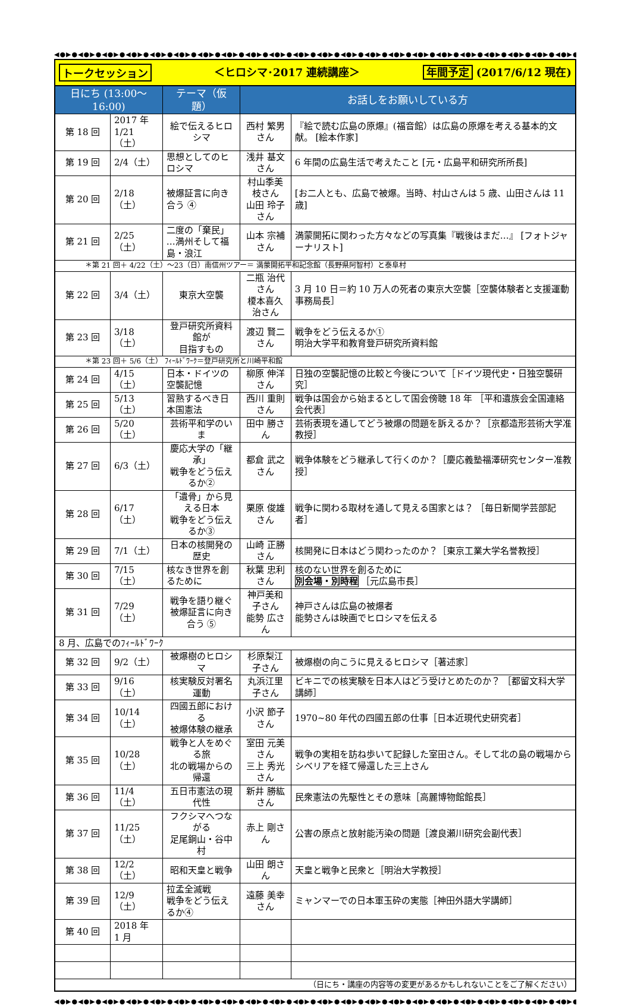◀●▶●◀●▶●◀●▶●◀●▶●◀●▶●◀●▶●◀●▶●◀●▶●◀●▶●◀●▶●◀●▶●◀●▶●◀●▶●◀●▶●◀●▶●◀●▶●◀●▶●◀●▶●◀●▶●◀●▶●◀●▶●◀●▶●◀●▶●
トークセッション ＜ヒロシマ･2017 連続講座＞ 年間予定 (2017/6/12 現在)
| 日にち (13:00～16:00) | | テーマ（仮題） | お話しをお願いしている方 | |
| --- | --- | --- | --- | --- |
| 第 18 回 | 2017 年 1/21（土） | 絵で伝えるヒロシマ | 西村 繁男さん | 『絵で読む広島の原爆』(福音館）は広島の原爆を考える基本的文献。 [絵本作家] |
| 第 19 回 | 2/4（土） | 思想としてのヒロシマ | 浅井 基文さん | 6 年間の広島生活で考えたこと [元・広島平和研究所所長] |
| 第 20 回 | 2/18（土） | 被爆証言に向き合う ④ | 村山季美枝さん 山田 玲子さん | [お二人とも、広島で被爆。当時、村山さんは 5 歳、山田さんは 11 歳] |
| 第 21 回 | 2/25（土） | 二度の「棄民」 …満州そして福島・浪江 | 山本 宗補さん | 満蒙開拓に関わった方々などの写真集『戦後はまだ…』 [フォトジャーナリスト] |
| ＊第 21 回＋ 4/22（土）～23（日）南信州ツアー＝ 満蒙開拓平和記念館（長野県阿智村）と泰阜村 | | | | |
| 第 22 回 | 3/4（土） | 東京大空襲 | 二瓶 治代さん 榎本喜久治さん | 3 月 10 日＝約 10 万人の死者の東京大空襲［空襲体験者と支援運動事務局長］ |
| 第 23 回 | 3/18（土） | 登戸研究所資料館が 目指すもの | 渡辺 賢二さん | 戦争をどう伝えるか① 明治大学平和教育登戸研究所資料館 |
| ＊第 23 回＋ 5/6（土） ﾌｨｰﾙﾄﾞﾜｰｸ＝登戸研究所と川崎平和館 | | | | |
| 第 24 回 | 4/15（土） | 日本・ドイツの空襲記憶 | 柳原 伸洋さん | 日独の空襲記憶の比較と今後について［ドイツ現代史・日独空襲研究］ |
| 第 25 回 | 5/13（土） | 習熟するべき日本国憲法 | 西川 重則さん | 戦争は国会から始まるとして国会傍聴 18 年 ［平和遺族会全国連絡会代表］ |
| 第 26 回 | 5/20（土） | 芸術平和学のいま | 田中 勝さん | 芸術表現を通してどう被爆の問題を訴えるか？［京都造形芸術大学准教授］ |
| 第 27 回 | 6/3（土） | 慶応大学の「継承」 戦争をどう伝えるか② | 都倉 武之さん | 戦争体験をどう継承して行くのか？［慶応義塾福澤研究センター准教授］ |
| 第 28 回 | 6/17（土） | 「遺骨」から見える日本 戦争をどう伝えるか③ | 栗原 俊雄さん | 戦争に関わる取材を通して見える国家とは？ ［毎日新聞学芸部記者］ |
| 第 29 回 | 7/1（土） | 日本の核開発の歴史 | 山崎 正勝さん | 核開発に日本はどう関わったのか？［東京工業大学名誉教授］ |
| 第 30 回 | 7/15（土） | 核なき世界を創るために | 秋葉 忠利さん | 核のない世界を創るために 別会場・別時程 ［元広島市長］ |
| 第 31 回 | 7/29（土） | 戦争を語り継ぐ 被爆証言に向き合う ⑤ | 神戸美和子さん 能勢 広さん | 神戸さんは広島の被爆者 能勢さんは映画でヒロシマを伝える |
| 8 月、広島でのﾌｨｰﾙﾄﾞﾜｰｸ | | | | |
| 第 32 回 | 9/2（土） | 被爆樹のヒロシマ | 杉原梨江子さん | 被爆樹の向こうに見えるヒロシマ［著述家］ |
| 第 33 回 | 9/16（土） | 核実験反対署名運動 | 丸浜江里子さん | ビキニでの核実験を日本人はどう受けとめたのか？ ［都留文科大学講師］ |
| 第 34 回 | 10/14（土） | 四國五郎における 被爆体験の継承 | 小沢 節子さん | 1970~80 年代の四國五郎の仕事［日本近現代史研究者］ |
| 第 35 回 | 10/28（土） | 戦争と人をめぐる旅 北の戦場からの帰還 | 室田 元美さん 三上 秀光さん | 戦争の実相を訪ね歩いて記録した室田さん。そして北の島の戦場からシベリアを経て帰還した三上さん |
| 第 36 回 | 11/4（土） | 五日市憲法の現代性 | 新井 勝紘さん | 民衆憲法の先駆性とその意味［高麗博物館館長］ |
| 第 37 回 | 11/25（土） | フクシマへつながる 足尾銅山・谷中村 | 赤上 剛さん | 公害の原点と放射能汚染の問題［渡良瀬川研究会副代表］ |
| 第 38 回 | 12/2（土） | 昭和天皇と戦争 | 山田 朗さん | 天皇と戦争と民衆と［明治大学教授］ |
| 第 39 回 | 12/9（土） | 拉孟全滅戦 戦争をどう伝えるか④ | 遠藤 美幸さん | ミャンマーでの日本軍玉砕の実態［神田外語大学講師］ |
| 第 40 回 | 2018 年 1 月 | | | |
| （日にち・講座の内容等の変更があるかもしれないことをご了解ください） | | | | |
◀●▶●◀●▶●◀●▶●◀●▶●◀●▶●◀●▶●◀●▶●◀●▶●◀●▶●◀●▶●◀●▶●◀●▶●◀●▶●◀●▶●◀●▶●◀●▶●◀●▶●◀●▶●◀●▶●◀●▶●◀●▶●◀●▶●◀●▶●